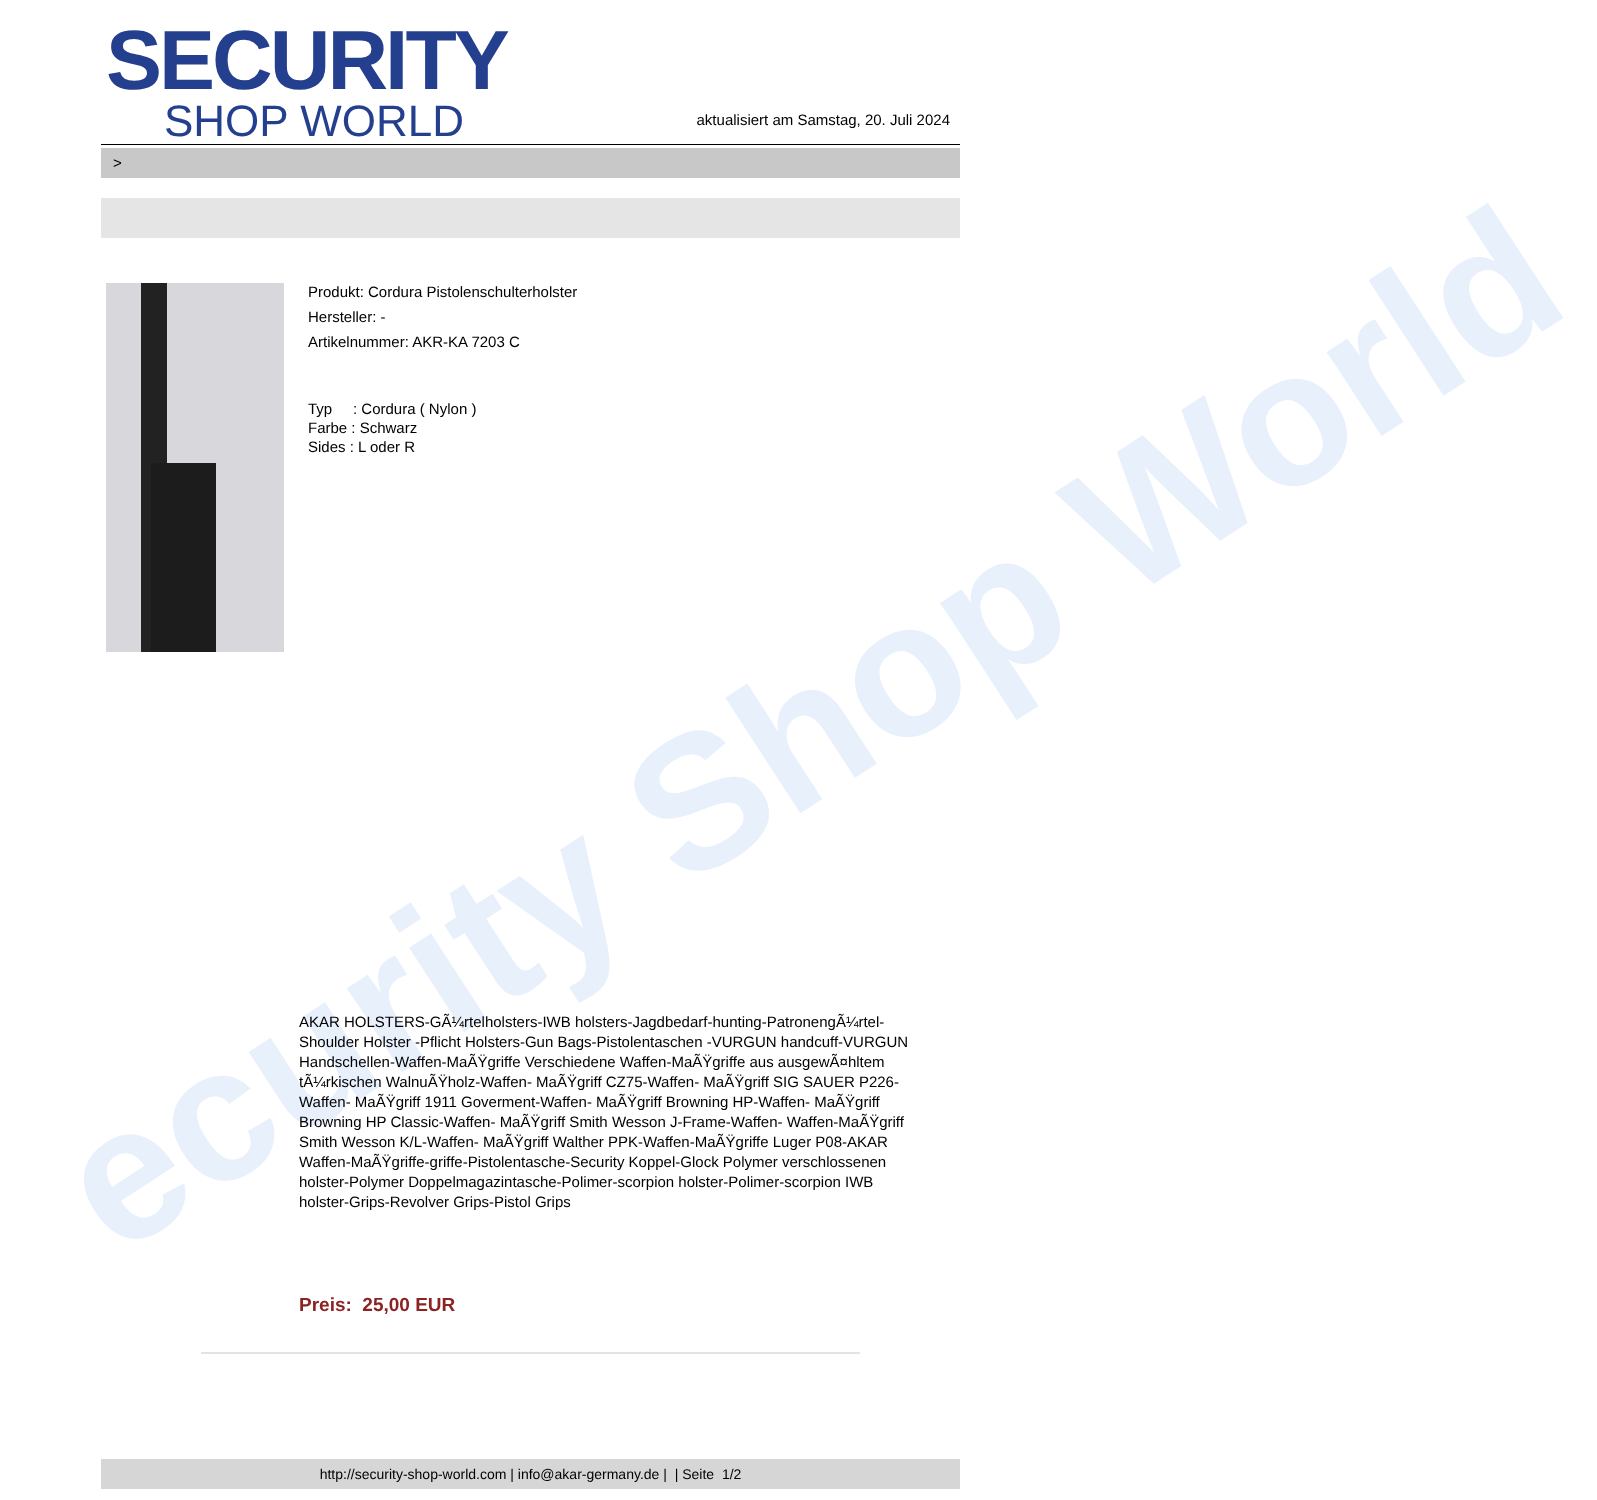ecurity Shop World
SECURITY
SHOP WORLD
aktualisiert am Samstag, 20. Juli 2024
>
Produkt: Cordura Pistolenschulterholster
Hersteller: -
Artikelnummer: AKR-KA 7203 C
Typ : Cordura ( Nylon )
Farbe : Schwarz
Sides : L oder R
AKAR HOLSTERS-GÃ¼rtelholsters-IWB holsters-Jagdbedarf-hunting-PatronengÃ¼rtel- Shoulder Holster -Pflicht Holsters-Gun Bags-Pistolentaschen -VURGUN handcuff-VURGUN Handschellen-Waffen-MaÃŸgriffe Verschiedene Waffen-MaÃŸgriffe aus ausgewÃ¤hltem tÃ¼rkischen WalnuÃŸholz-Waffen- MaÃŸgriff CZ75-Waffen- MaÃŸgriff SIG SAUER P226-Waffen- MaÃŸgriff 1911 Goverment-Waffen- MaÃŸgriff Browning HP-Waffen- MaÃŸgriff Browning HP Classic-Waffen- MaÃŸgriff Smith Wesson J-Frame-Waffen- Waffen-MaÃŸgriff Smith Wesson K/L-Waffen- MaÃŸgriff Walther PPK-Waffen-MaÃŸgriffe Luger P08-AKAR Waffen-MaÃŸgriffe-griffe-Pistolentasche-Security Koppel-Glock Polymer verschlossenen holster-Polymer Doppelmagazintasche-Polimer-scorpion holster-Polimer-scorpion IWB holster-Grips-Revolver Grips-Pistol Grips
Preis: 25,00 EUR
http://security-shop-world.com | info@akar-germany.de | | Seite 1/2